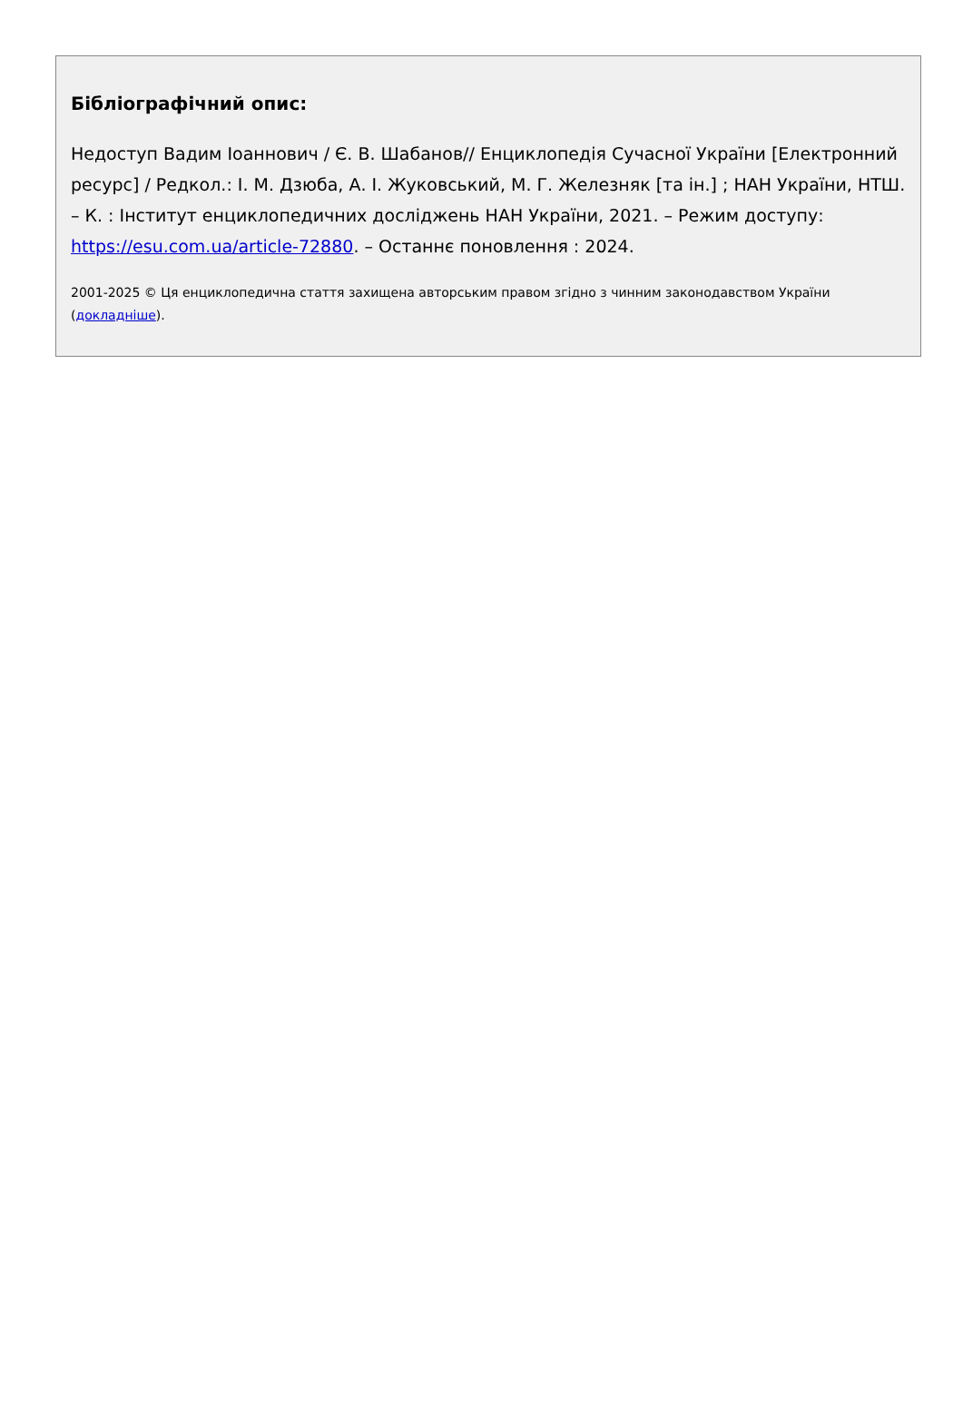Бібліографічний опис:
Недоступ Вадим Іоаннович / Є. В. Шабанов// Енциклопедія Сучасної України [Електронний ресурс] / Редкол.: І. М. Дзюба, А. І. Жуковський, М. Г. Железняк [та ін.] ; НАН України, НТШ. – К. : Інститут енциклопедичних досліджень НАН України, 2021. – Режим доступу: https://esu.com.ua/article-72880. – Останнє поновлення : 2024.
2001-2025 © Ця енциклопедична стаття захищена авторським правом згідно з чинним законодавством України (докладніше).